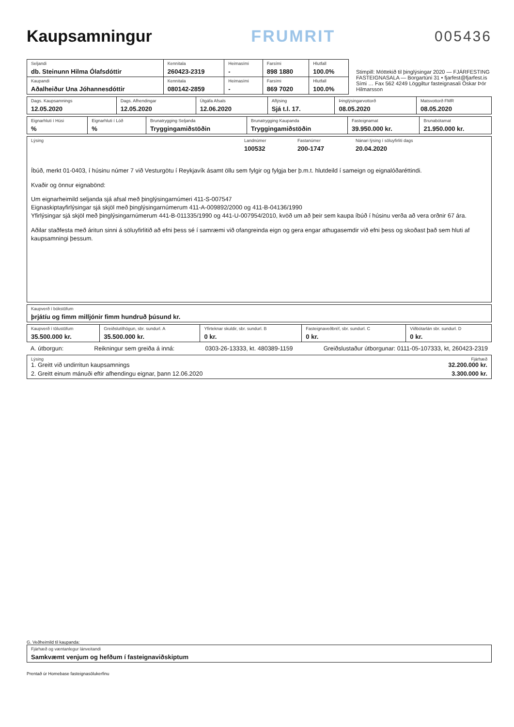Kaupsamningur FRUMRIT 005436
| Seljandi db. Steinunn Hilma Ólafsdóttir | Kennitala 260423-2319 | Heimasími - | Farsími 898 1880 | Hlutfall 100.0% |
| Kaupandi Aðalheiður Una Jóhannesdóttir | Kennitala 080142-2859 | Heimasími - | Farsími 869 7020 | Hlutfall 100.0% |
Stimpill: Móttekið til þinglýsingar 2020 — FJÁRFESTING FASTEIGNASALA — Borgartúni 31 • fjarfest@fjarfest.is Sími … Fax 562 4249 Löggiltur fasteignasali Óskar Þór Hilmarsson
| Dags. Kaupsamnings 12.05.2020 | Dags. Afhendingar 12.05.2020 | Útgáfa Afsals 12.06.2020 | Aflýsing Sjá t.l. 17. | Þinglýsingarvottorð 08.05.2020 | Matsvottorð FMR 08.05.2020 |
| Eignarhluti í Húsi % | Eignarhluti í Lóð % | Brunatrygging Seljanda Tryggingamiðstöðin | Brunatrygging Kaupanda Tryggingamiðstöðin | Fasteignamat 39.950.000 kr. | Brunabótamat 21.950.000 kr. |
| Lýsing Landnúmer 100532 Fastanúmer 200-1747 Nánari lýsing í söluyfirliti dags 20.04.2020 Íbúð, merkt 01-0403, í húsinu númer 7 við Vesturgötu í Reykjavík ásamt öllu sem fylgir og fylgja ber þ.m.t. hlutdeild í sameign og eignalóðaréttindi. Kvaðir og önnur eignabönd: Um eignarheimild seljanda sjá afsal með þinglýsingarnúmeri 411-S-007547 Eignaskiptayfirlýsingar sjá skjöl með þinglýsingarnúmerum 411-A-009892/2000 og 411-B-04136/1990 Yfirlýsingar sjá skjöl með þinglýsingarnúmerum 441-B-011335/1990 og 441-U-007954/2010, kvöð um að þeir sem kaupa íbúð í húsinu verða að vera orðnir 67 ára. Aðilar staðfesta með áritun sinni á söluyfirlitið að efni þess sé í samræmi við ofangreinda eign og gera engar athugasemdir við efni þess og skoðast það sem hluti af kaupsamningi þessum. |
| Kaupverð í bókstöfum þrjátíu og fimm milljónir fimm hundruð þúsund kr. |
| Kaupverð í tölustöfum 35.500.000 kr. | Greiðslutilhögun, sbr. sundurl. A 35.500.000 kr. | Yfirteknar skuldir, sbr. sundurl. B 0 kr. | Fasteignaveðbréf, sbr. sundurl. C 0 kr. | Viðbótarlán sbr. sundurl. D 0 kr. |
A. útborgun: Reikningur sem greiða á inná: 0303-26-13333, kt. 480389-1159 Greiðslustaður útborgunar: 0111-05-107333, kt, 260423-2319
| Lýsing Fjárhæð 1. Greitt við undirritun kaupsamnings 32.200.000 kr. 2. Greitt einum mánuði eftir afhendingu eignar, þann 12.06.2020 3.300.000 kr. |
G. Veðheimild til kaupanda:
| Fjárhæð og væntanlegur lánveitandi Samkvæmt venjum og hefðum í fasteignaviðskiptum |
Prentað úr Homebase fasteignasölukerfinu